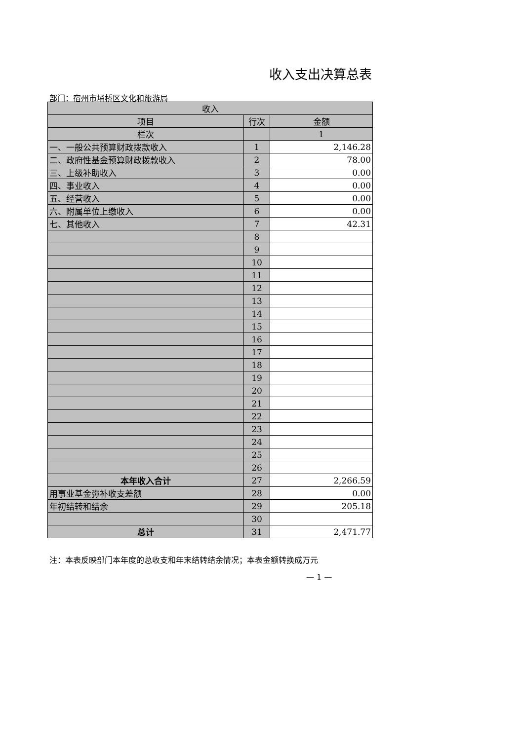收入支出决算总表
部门：宿州市埇桥区文化和旅游局
| 收入 | | |
| --- | --- | --- |
| 项目 | 行次 | 金额 |
| 栏次 | | 1 |
| 一、一般公共预算财政拨款收入 | 1 | 2,146.28 |
| 二、政府性基金预算财政拨款收入 | 2 | 78.00 |
| 三、上级补助收入 | 3 | 0.00 |
| 四、事业收入 | 4 | 0.00 |
| 五、经营收入 | 5 | 0.00 |
| 六、附属单位上缴收入 | 6 | 0.00 |
| 七、其他收入 | 7 | 42.31 |
| | 8 | |
| | 9 | |
| | 10 | |
| | 11 | |
| | 12 | |
| | 13 | |
| | 14 | |
| | 15 | |
| | 16 | |
| | 17 | |
| | 18 | |
| | 19 | |
| | 20 | |
| | 21 | |
| | 22 | |
| | 23 | |
| | 24 | |
| | 25 | |
| | 26 | |
| 本年收入合计 | 27 | 2,266.59 |
| 用事业基金弥补收支差额 | 28 | 0.00 |
| 年初结转和结余 | 29 | 205.18 |
| | 30 | |
| 总计 | 31 | 2,471.77 |
注：本表反映部门本年度的总收支和年末结转结余情况；本表金额转换成万元
— 1 —